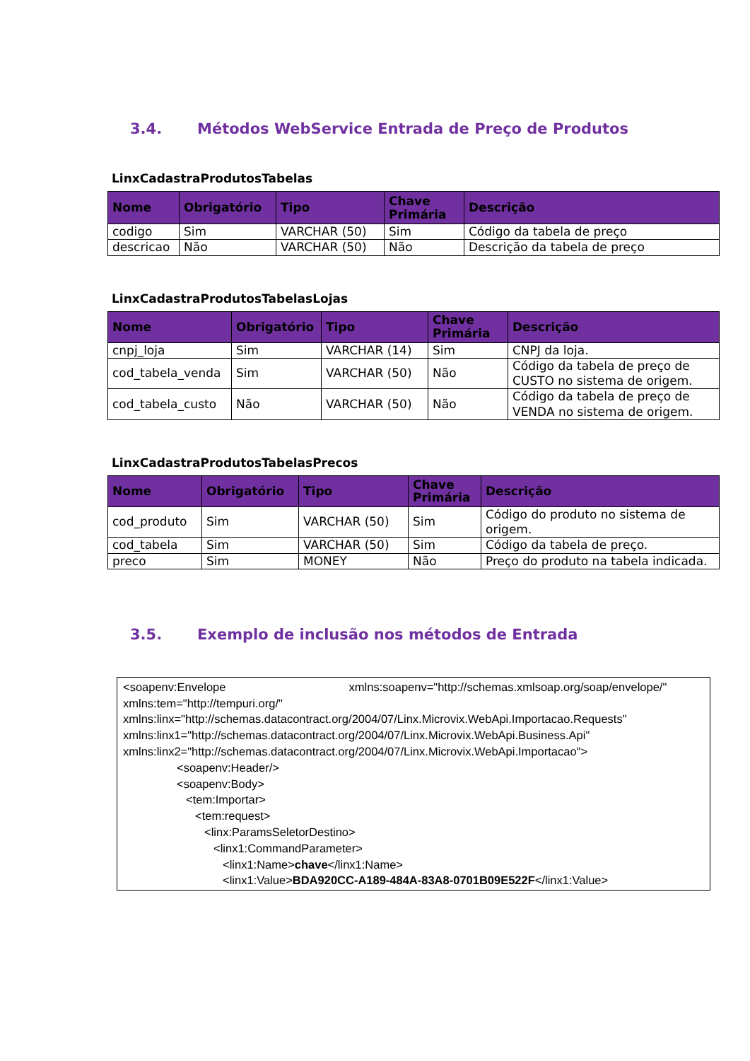3.4. Métodos WebService Entrada de Preço de Produtos
LinxCadastraProdutosTabelas
| Nome | Obrigatório | Tipo | Chave Primária | Descrição |
| --- | --- | --- | --- | --- |
| codigo | Sim | VARCHAR (50) | Sim | Código da tabela de preço |
| descricao | Não | VARCHAR (50) | Não | Descrição da tabela de preço |
LinxCadastraProdutosTabelasLojas
| Nome | Obrigatório | Tipo | Chave Primária | Descrição |
| --- | --- | --- | --- | --- |
| cnpj_loja | Sim | VARCHAR (14) | Sim | CNPJ da loja. |
| cod_tabela_venda | Sim | VARCHAR (50) | Não | Código da tabela de preço de CUSTO no sistema de origem. |
| cod_tabela_custo | Não | VARCHAR (50) | Não | Código da tabela de preço de VENDA no sistema de origem. |
LinxCadastraProdutosTabelasPrecos
| Nome | Obrigatório | Tipo | Chave Primária | Descrição |
| --- | --- | --- | --- | --- |
| cod_produto | Sim | VARCHAR (50) | Sim | Código do produto no sistema de origem. |
| cod_tabela | Sim | VARCHAR (50) | Sim | Código da tabela de preço. |
| preco | Sim | MONEY | Não | Preço do produto na tabela indicada. |
3.5. Exemplo de inclusão nos métodos de Entrada
<soapenv:Envelope xmlns:soapenv="http://schemas.xmlsoap.org/soap/envelope/"
xmlns:tem="http://tempuri.org/"
xmlns:linx="http://schemas.datacontract.org/2004/07/Linx.Microvix.WebApi.Importacao.Requests"
xmlns:linx1="http://schemas.datacontract.org/2004/07/Linx.Microvix.WebApi.Business.Api"
xmlns:linx2="http://schemas.datacontract.org/2004/07/Linx.Microvix.WebApi.Importacao">
<soapenv:Header/>
<soapenv:Body>
<tem:Importar>
<tem:request>
<linx:ParamsSeletorDestino>
<linx1:CommandParameter>
<linx1:Name>chave</linx1:Name>
<linx1:Value>BDA920CC-A189-484A-83A8-0701B09E522F</linx1:Value>